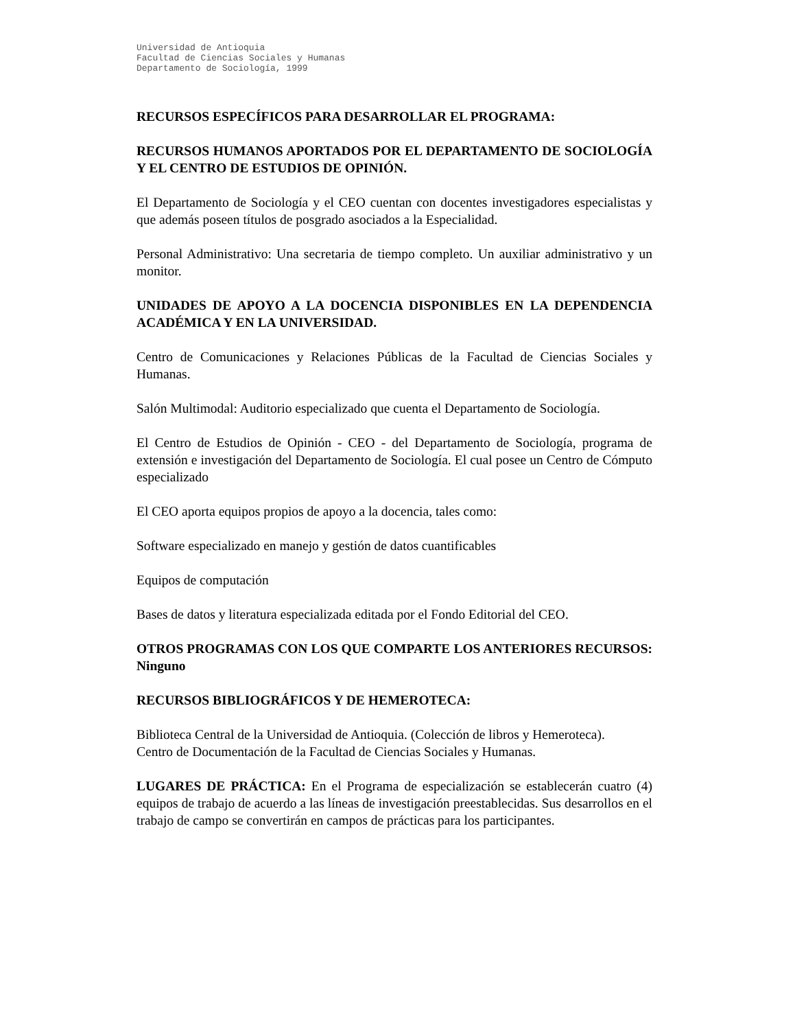Universidad de Antioquia
Facultad de Ciencias Sociales y Humanas
Departamento de Sociología, 1999
RECURSOS ESPECÍFICOS PARA DESARROLLAR EL PROGRAMA:
RECURSOS HUMANOS APORTADOS POR EL DEPARTAMENTO DE SOCIOLOGÍA Y EL CENTRO DE ESTUDIOS DE OPINIÓN.
El Departamento de Sociología y el CEO cuentan con docentes investigadores especialistas y que además poseen títulos de posgrado asociados a la Especialidad.
Personal Administrativo: Una secretaria de tiempo completo. Un auxiliar administrativo y un monitor.
UNIDADES DE APOYO A LA DOCENCIA DISPONIBLES EN LA DEPENDENCIA ACADÉMICA Y EN LA UNIVERSIDAD.
Centro de Comunicaciones y Relaciones Públicas de la Facultad de Ciencias Sociales y Humanas.
Salón Multimodal: Auditorio especializado que cuenta el Departamento de Sociología.
El Centro de Estudios de Opinión - CEO - del Departamento de Sociología, programa de extensión e investigación del Departamento de Sociología. El cual posee un Centro de Cómputo especializado
El CEO aporta equipos propios de apoyo a la docencia, tales como:
Software especializado en manejo y gestión de datos cuantificables
Equipos de computación
Bases de datos y literatura especializada editada por el Fondo Editorial del CEO.
OTROS PROGRAMAS CON LOS QUE COMPARTE LOS ANTERIORES RECURSOS: Ninguno
RECURSOS BIBLIOGRÁFICOS Y DE HEMEROTECA:
Biblioteca Central de la Universidad de Antioquia. (Colección de libros y Hemeroteca).
Centro de Documentación de la Facultad de Ciencias Sociales y Humanas.
LUGARES DE PRÁCTICA: En el Programa de especialización se establecerán cuatro (4) equipos de trabajo de acuerdo a las líneas de investigación preestablecidas. Sus desarrollos en el trabajo de campo se convertirán en campos de prácticas para los participantes.